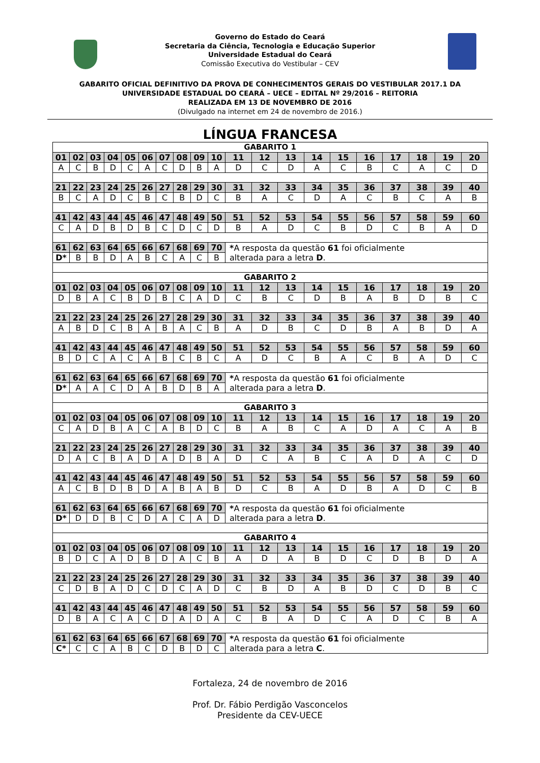Governo do Estado do Ceará
Secretaria da Ciência, Tecnologia e Educação Superior
Universidade Estadual do Ceará
Comissão Executiva do Vestibular – CEV
GABARITO OFICIAL DEFINITIVO DA PROVA DE CONHECIMENTOS GERAIS DO VESTIBULAR 2017.1 DA
UNIVERSIDADE ESTADUAL DO CEARÁ – UECE – EDITAL Nº 29/2016 – REITORIA
REALIZADA EM 13 DE NOVEMBRO DE 2016
(Divulgado na internet em 24 de novembro de 2016.)
LÍNGUA FRANCESA
| GABARITO 1 | | | | | | | | | | | | | | | | | | | |
| 01 | 02 | 03 | 04 | 05 | 06 | 07 | 08 | 09 | 10 | 11 | 12 | 13 | 14 | 15 | 16 | 17 | 18 | 19 | 20 |
| A | C | B | D | C | A | C | D | B | A | D | C | D | A | C | B | C | A | C | D |
| 21 | 22 | 23 | 24 | 25 | 26 | 27 | 28 | 29 | 30 | 31 | 32 | 33 | 34 | 35 | 36 | 37 | 38 | 39 | 40 |
| B | C | A | D | C | B | C | B | D | C | B | A | C | D | A | C | B | C | A | B |
| 41 | 42 | 43 | 44 | 45 | 46 | 47 | 48 | 49 | 50 | 51 | 52 | 53 | 54 | 55 | 56 | 57 | 58 | 59 | 60 |
| C | A | D | B | D | B | C | D | C | D | B | A | D | C | B | D | C | B | A | D |
| 61 | 62 | 63 | 64 | 65 | 66 | 67 | 68 | 69 | 70 | * A resposta da questão 61 foi oficialmente alterada para a letra D . | | | | | | | | | |
| D* | B | B | D | A | B | C | A | C | B | | | | | | | | | | |
| GABARITO 2 | | | | | | | | | | | | | | | | | | | |
| 01 | 02 | 03 | 04 | 05 | 06 | 07 | 08 | 09 | 10 | 11 | 12 | 13 | 14 | 15 | 16 | 17 | 18 | 19 | 20 |
| D | B | A | C | B | D | B | C | A | D | C | B | C | D | B | A | B | D | B | C |
| 21 | 22 | 23 | 24 | 25 | 26 | 27 | 28 | 29 | 30 | 31 | 32 | 33 | 34 | 35 | 36 | 37 | 38 | 39 | 40 |
| A | B | D | C | B | A | B | A | C | B | A | D | B | C | D | B | A | B | D | A |
| 41 | 42 | 43 | 44 | 45 | 46 | 47 | 48 | 49 | 50 | 51 | 52 | 53 | 54 | 55 | 56 | 57 | 58 | 59 | 60 |
| B | D | C | A | C | A | B | C | B | C | A | D | C | B | A | C | B | A | D | C |
| 61 | 62 | 63 | 64 | 65 | 66 | 67 | 68 | 69 | 70 | * A resposta da questão 61 foi oficialmente alterada para a letra D . | | | | | | | | | |
| D* | A | A | C | D | A | B | D | B | A | | | | | | | | | | |
| GABARITO 3 | | | | | | | | | | | | | | | | | | | |
| 01 | 02 | 03 | 04 | 05 | 06 | 07 | 08 | 09 | 10 | 11 | 12 | 13 | 14 | 15 | 16 | 17 | 18 | 19 | 20 |
| C | A | D | B | A | C | A | B | D | C | B | A | B | C | A | D | A | C | A | B |
| 21 | 22 | 23 | 24 | 25 | 26 | 27 | 28 | 29 | 30 | 31 | 32 | 33 | 34 | 35 | 36 | 37 | 38 | 39 | 40 |
| D | A | C | B | A | D | A | D | B | A | D | C | A | B | C | A | D | A | C | D |
| 41 | 42 | 43 | 44 | 45 | 46 | 47 | 48 | 49 | 50 | 51 | 52 | 53 | 54 | 55 | 56 | 57 | 58 | 59 | 60 |
| A | C | B | D | B | D | A | B | A | B | D | C | B | A | D | B | A | D | C | B |
| 61 | 62 | 63 | 64 | 65 | 66 | 67 | 68 | 69 | 70 | * A resposta da questão 61 foi oficialmente alterada para a letra D . | | | | | | | | | |
| D* | D | D | B | C | D | A | C | A | D | | | | | | | | | | |
| GABARITO 4 | | | | | | | | | | | | | | | | | | | |
| 01 | 02 | 03 | 04 | 05 | 06 | 07 | 08 | 09 | 10 | 11 | 12 | 13 | 14 | 15 | 16 | 17 | 18 | 19 | 20 |
| B | D | C | A | D | B | D | A | C | B | A | D | A | B | D | C | D | B | D | A |
| 21 | 22 | 23 | 24 | 25 | 26 | 27 | 28 | 29 | 30 | 31 | 32 | 33 | 34 | 35 | 36 | 37 | 38 | 39 | 40 |
| C | D | B | A | D | C | D | C | A | D | C | B | D | A | B | D | C | D | B | C |
| 41 | 42 | 43 | 44 | 45 | 46 | 47 | 48 | 49 | 50 | 51 | 52 | 53 | 54 | 55 | 56 | 57 | 58 | 59 | 60 |
| D | B | A | C | A | C | D | A | D | A | C | B | A | D | C | A | D | C | B | A |
| 61 | 62 | 63 | 64 | 65 | 66 | 67 | 68 | 69 | 70 | * A resposta da questão 61 foi oficialmente alterada para a letra C . | | | | | | | | | |
| C* | C | C | A | B | C | D | B | D | C | | | | | | | | | | |
Fortaleza, 24 de novembro de 2016
Prof. Dr. Fábio Perdigão Vasconcelos
Presidente da CEV-UECE